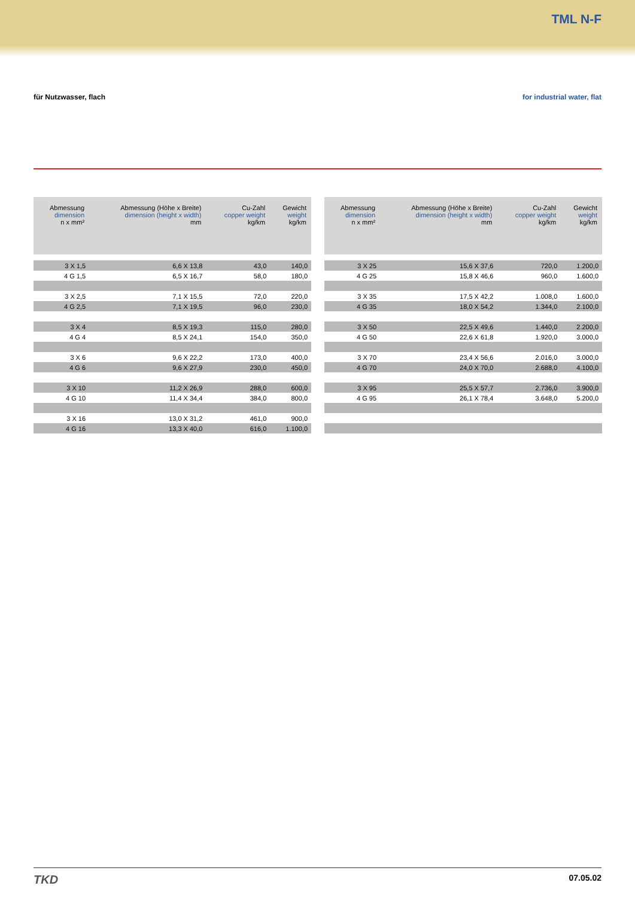TML N-F
für Nutzwasser, flach for industrial water, flat
| Abmessung dimension n x mm² | Abmessung (Höhe x Breite) dimension (height x width) mm | Cu-Zahl copper weight kg/km | Gewicht weight kg/km |
| --- | --- | --- | --- |
| 3 X 1,5 | 6,6 X 13,8 | 43,0 | 140,0 |
| 4 G 1,5 | 6,5 X 16,7 | 58,0 | 180,0 |
| 3 X 2,5 | 7,1 X 15,5 | 72,0 | 220,0 |
| 4 G 2,5 | 7,1 X 19,5 | 96,0 | 230,0 |
| 3 X 4 | 8,5 X 19,3 | 115,0 | 280,0 |
| 4 G 4 | 8,5 X 24,1 | 154,0 | 350,0 |
| 3 X 6 | 9,6 X 22,2 | 173,0 | 400,0 |
| 4 G 6 | 9,6 X 27,9 | 230,0 | 450,0 |
| 3 X 10 | 11,2 X 26,9 | 288,0 | 600,0 |
| 4 G 10 | 11,4 X 34,4 | 384,0 | 800,0 |
| 3 X 16 | 13,0 X 31,2 | 461,0 | 900,0 |
| 4 G 16 | 13,3 X 40,0 | 616,0 | 1.100,0 |
| Abmessung dimension n x mm² | Abmessung (Höhe x Breite) dimension (height x width) mm | Cu-Zahl copper weight kg/km | Gewicht weight kg/km |
| --- | --- | --- | --- |
| 3 X 25 | 15,6 X 37,6 | 720,0 | 1.200,0 |
| 4 G 25 | 15,8 X 46,6 | 960,0 | 1.600,0 |
| 3 X 35 | 17,5 X 42,2 | 1.008,0 | 1.600,0 |
| 4 G 35 | 18,0 X 54,2 | 1.344,0 | 2.100,0 |
| 3 X 50 | 22,5 X 49,6 | 1.440,0 | 2.200,0 |
| 4 G 50 | 22,6 X 61,8 | 1.920,0 | 3.000,0 |
| 3 X 70 | 23,4 X 56,6 | 2.016,0 | 3.000,0 |
| 4 G 70 | 24,0 X 70,0 | 2.688,0 | 4.100,0 |
| 3 X 95 | 25,5 X 57,7 | 2.736,0 | 3.900,0 |
| 4 G 95 | 26,1 X 78,4 | 3.648,0 | 5.200,0 |
TKD
07.05.02